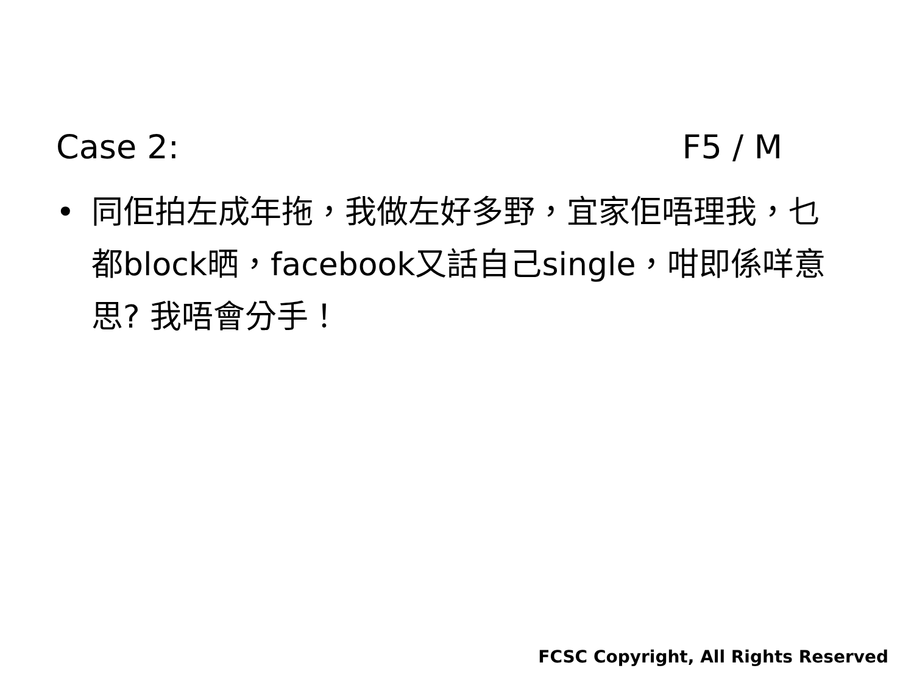Case 2: F5 / M
• 同佢拍左成年拖，我做左好多野，宜家佢唔理我，乜都block晒，facebook又話自己single，咁即係咩意思? 我唔會分手！
FCSC Copyright, All Rights Reserved